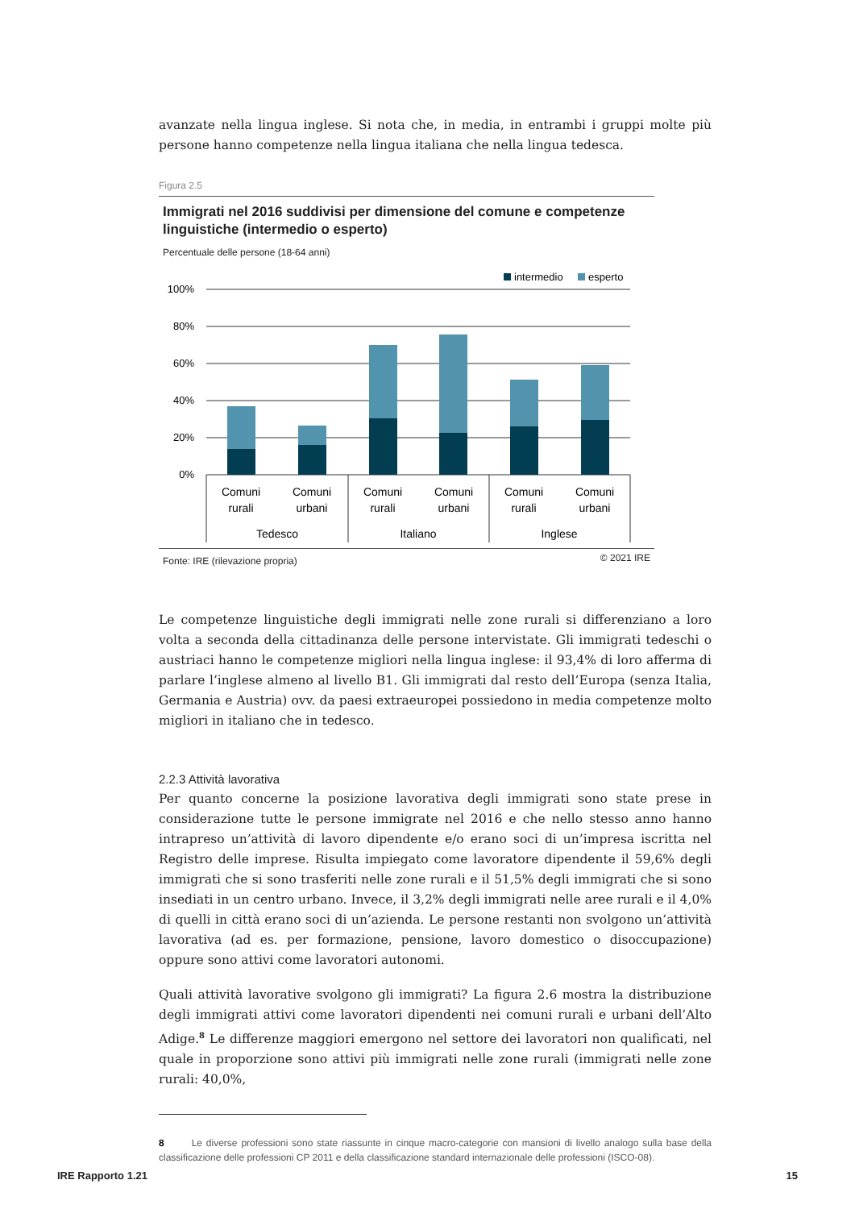avanzate nella lingua inglese. Si nota che, in media, in entrambi i gruppi molte più persone hanno competenze nella lingua italiana che nella lingua tedesca.
Figura 2.5
Immigrati nel 2016 suddivisi per dimensione del comune e competenze linguistiche (intermedio o esperto)
Percentuale delle persone (18-64 anni)
intermedio
esperto
100%
80%
60%
40%
20%
0%
Comuni
rurali
Comuni
urbani
Comuni
rurali
Comuni
urbani
Comuni
rurali
Comuni
urbani
Tedesco
Italiano
Inglese
Fonte: IRE (rilevazione propria) © 2021 IRE
Le competenze linguistiche degli immigrati nelle zone rurali si differenziano a loro volta a seconda della cittadinanza delle persone intervistate. Gli immigrati tedeschi o austriaci hanno le competenze migliori nella lingua inglese: il 93,4% di loro afferma di parlare l’inglese almeno al livello B1. Gli immigrati dal resto dell’Europa (senza Italia, Germania e Austria) ovv. da paesi extraeuropei possiedono in media competenze molto migliori in italiano che in tedesco.
2.2.3 Attività lavorativa
Per quanto concerne la posizione lavorativa degli immigrati sono state prese in considerazione tutte le persone immigrate nel 2016 e che nello stesso anno hanno intrapreso un’attività di lavoro dipendente e/o erano soci di un’impresa iscritta nel Registro delle imprese. Risulta impiegato come lavoratore dipendente il 59,6% degli immigrati che si sono trasferiti nelle zone rurali e il 51,5% degli immigrati che si sono insediati in un centro urbano. Invece, il 3,2% degli immigrati nelle aree rurali e il 4,0% di quelli in città erano soci di un’azienda. Le persone restanti non svolgono un’attività lavorativa (ad es. per formazione, pensione, lavoro domestico o disoccupazione) oppure sono attivi come lavoratori autonomi.
Quali attività lavorative svolgono gli immigrati? La figura 2.6 mostra la distribuzione degli immigrati attivi come lavoratori dipendenti nei comuni rurali e urbani dell’Alto Adige.<sup>8</sup> Le differenze maggiori emergono nel settore dei lavoratori non qualificati, nel quale in proporzione sono attivi più immigrati nelle zone rurali (immigrati nelle zone rurali: 40,0%,
8 Le diverse professioni sono state riassunte in cinque macro-categorie con mansioni di livello analogo sulla base della classificazione delle professioni CP 2011 e della classificazione standard internazionale delle professioni (ISCO-08).
IRE Rapporto 1.21 15